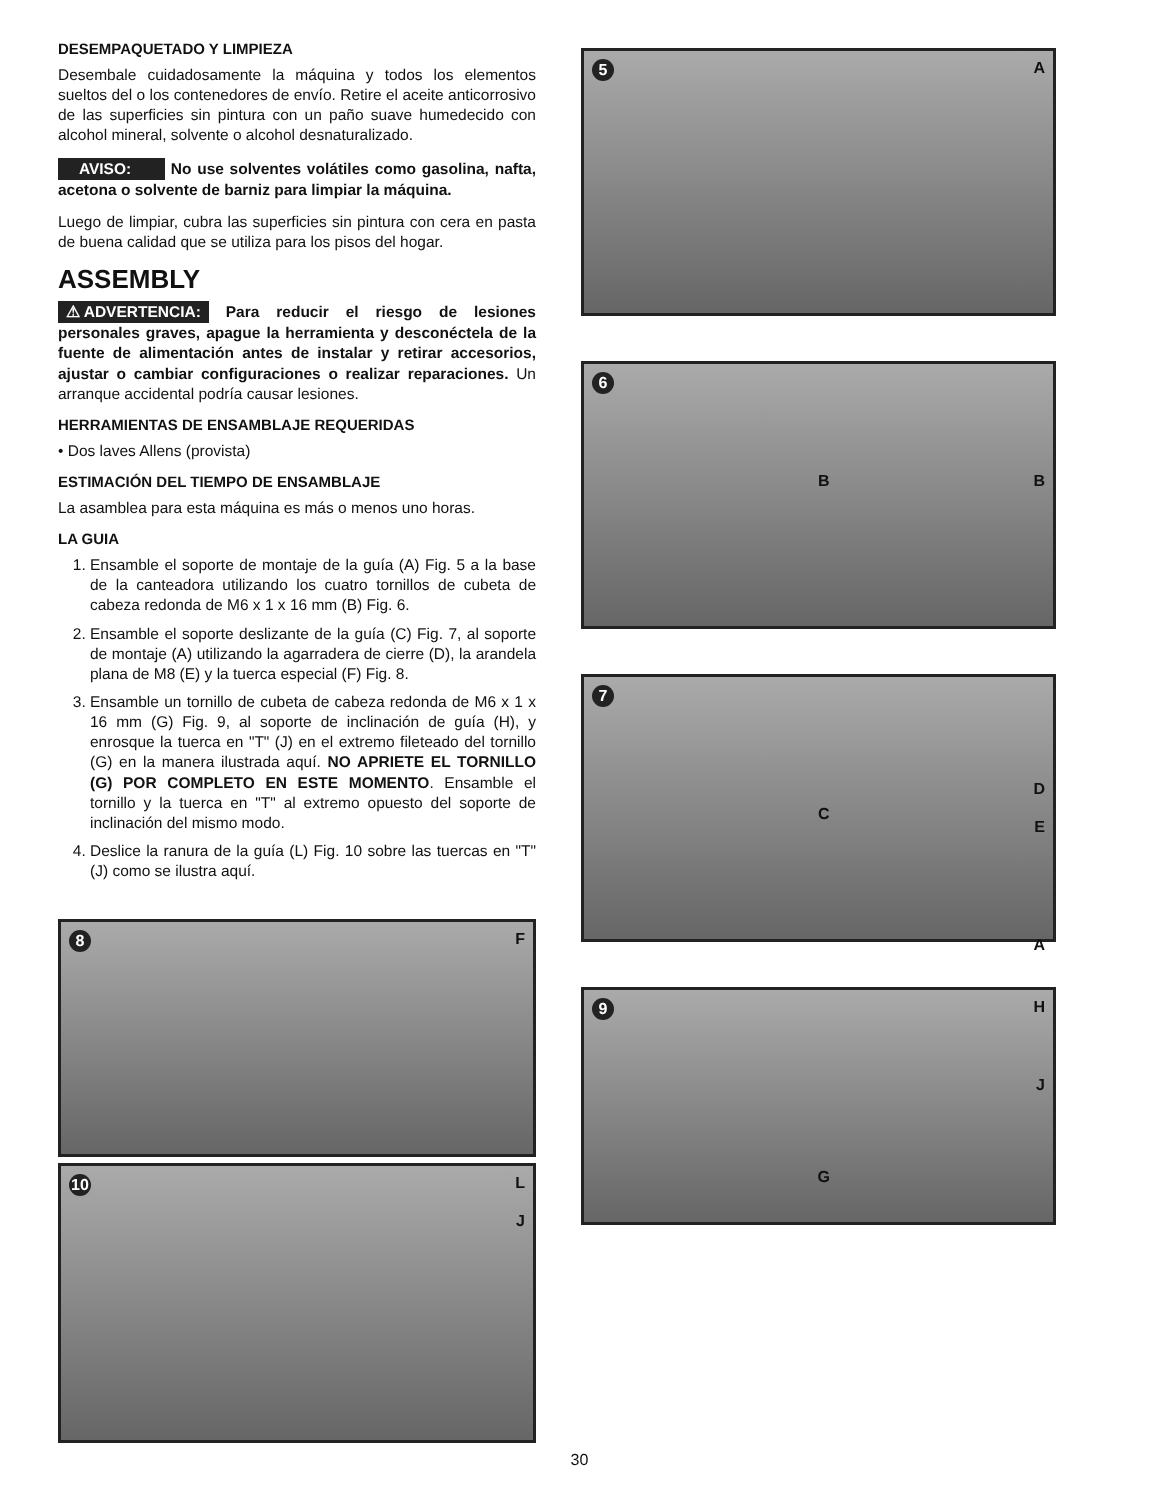DESEMPAQUETADO Y LIMPIEZA
Desembale cuidadosamente la máquina y todos los elementos sueltos del o los contenedores de envío. Retire el aceite anticorrosivo de las superficies sin pintura con un paño suave humedecido con alcohol mineral, solvente o alcohol desnaturalizado.
AVISO: No use solventes volátiles como gasolina, nafta, acetona o solvente de barniz para limpiar la máquina.
Luego de limpiar, cubra las superficies sin pintura con cera en pasta de buena calidad que se utiliza para los pisos del hogar.
ASSEMBLY
⚠ ADVERTENCIA: Para reducir el riesgo de lesiones personales graves, apague la herramienta y desconéctela de la fuente de alimentación antes de instalar y retirar accesorios, ajustar o cambiar configuraciones o realizar reparaciones. Un arranque accidental podría causar lesiones.
HERRAMIENTAS DE ENSAMBLAJE REQUERIDAS
• Dos laves Allens (provista)
ESTIMACIÓN DEL TIEMPO DE ENSAMBLAJE
La asamblea para esta máquina es más o menos uno horas.
LA GUIA
1. Ensamble el soporte de montaje de la guía (A) Fig. 5 a la base de la canteadora utilizando los cuatro tornillos de cubeta de cabeza redonda de M6 x 1 x 16 mm (B) Fig. 6.
2. Ensamble el soporte deslizante de la guía (C) Fig. 7, al soporte de montaje (A) utilizando la agarradera de cierre (D), la arandela plana de M8 (E) y la tuerca especial (F) Fig. 8.
3. Ensamble un tornillo de cubeta de cabeza redonda de M6 x 1 x 16 mm (G) Fig. 9, al soporte de inclinación de guía (H), y enrosque la tuerca en "T" (J) en el extremo fileteado del tornillo (G) en la manera ilustrada aquí. NO APRIETE EL TORNILLO (G) POR COMPLETO EN ESTE MOMENTO. Ensamble el tornillo y la tuerca en "T" al extremo opuesto del soporte de inclinación del mismo modo.
4. Deslice la ranura de la guía (L) Fig. 10 sobre las tuercas en "T" (J) como se ilustra aquí.
8
F
10
L
J
5
A
6 B B
7 C
D
E
A
9 G
H
J
30